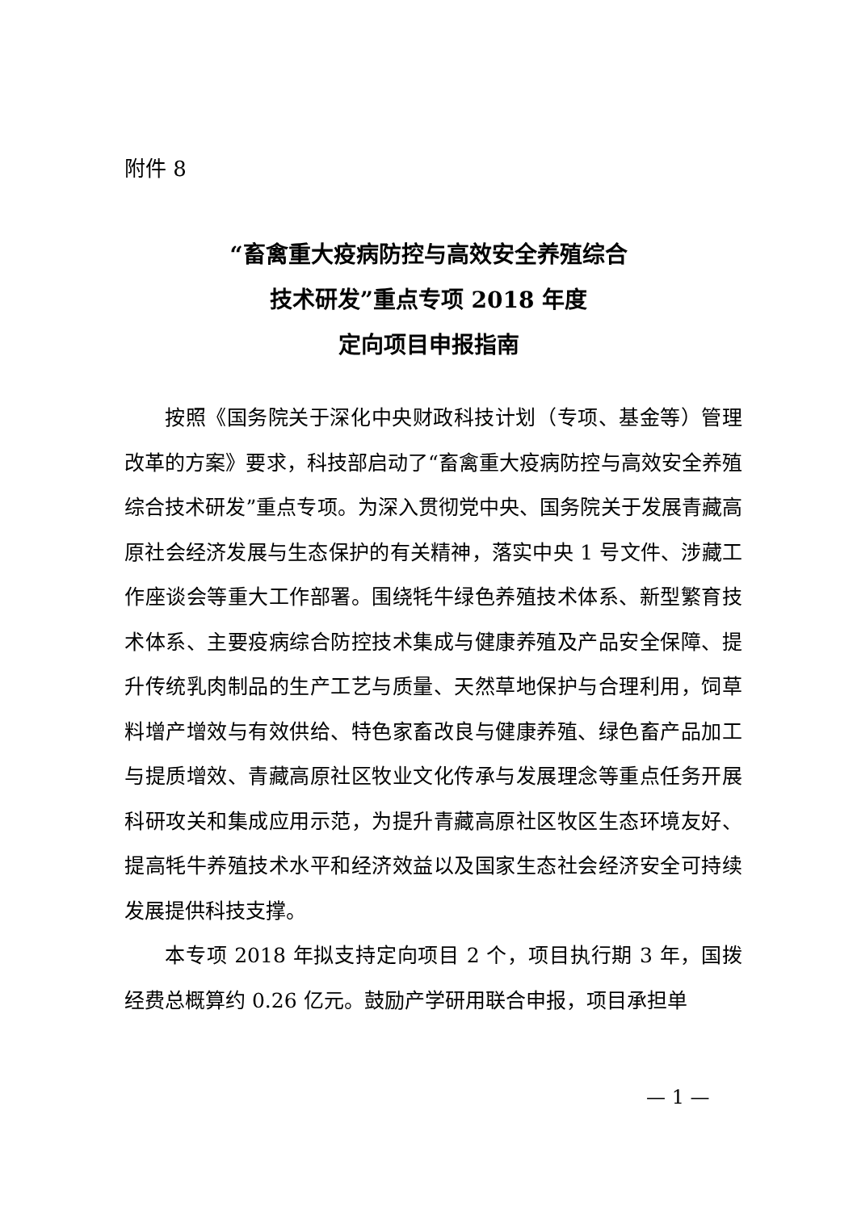附件 8
“畜禽重大疫病防控与高效安全养殖综合
技术研发”重点专项 2018 年度
定向项目申报指南
按照《国务院关于深化中央财政科技计划（专项、基金等）管理改革的方案》要求，科技部启动了“畜禽重大疫病防控与高效安全养殖综合技术研发”重点专项。为深入贯彻党中央、国务院关于发展青藏高原社会经济发展与生态保护的有关精神，落实中央 1 号文件、涉藏工作座谈会等重大工作部署。围绕牦牛绿色养殖技术体系、新型繁育技术体系、主要疫病综合防控技术集成与健康养殖及产品安全保障、提升传统乳肉制品的生产工艺与质量、天然草地保护与合理利用，饲草料增产增效与有效供给、特色家畜改良与健康养殖、绿色畜产品加工与提质增效、青藏高原社区牧业文化传承与发展理念等重点任务开展科研攻关和集成应用示范，为提升青藏高原社区牧区生态环境友好、提高牦牛养殖技术水平和经济效益以及国家生态社会经济安全可持续发展提供科技支撑。
本专项 2018 年拟支持定向项目 2 个，项目执行期 3 年，国拨经费总概算约 0.26 亿元。鼓励产学研用联合申报，项目承担单
— 1 —